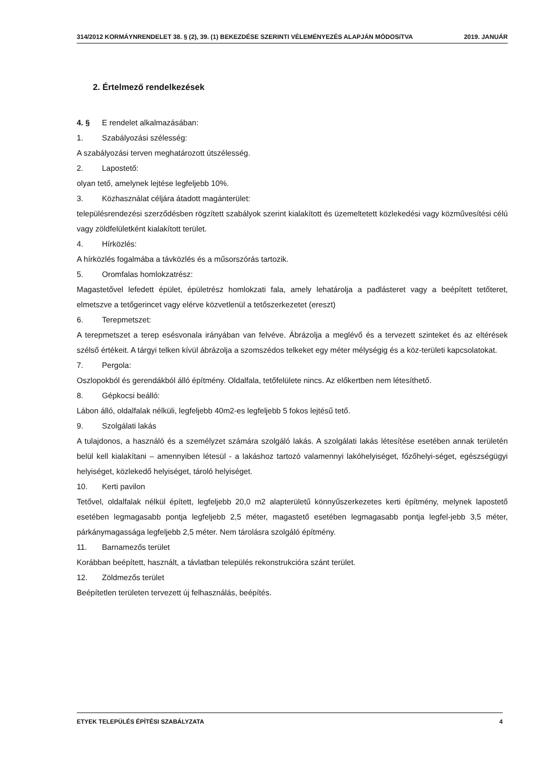314/2012 KORMÁYNRENDELET 38. § (2), 39. (1) BEKEZDÉSE SZERINTI VÉLEMÉNYEZÉS ALAPJÁN MÓDOSíTVA 2019. JANUÁR
2. Értelmező rendelkezések
4. § E rendelet alkalmazásában:
1. Szabályozási szélesség:
A szabályozási terven meghatározott útszélesség.
2. Lapostető:
olyan tető, amelynek lejtése legfeljebb 10%.
3. Közhasználat céljára átadott magánterület:
településrendezési szerződésben rögzített szabályok szerint kialakított és üzemeltetett közlekedési vagy közművesítési célú vagy zöldfelületként kialakított terület.
4. Hírközlés:
A hírközlés fogalmába a távközlés és a műsorszórás tartozik.
5. Oromfalas homlokzatrész:
Magastetővel lefedett épület, épületrész homlokzati fala, amely lehatárolja a padlásteret vagy a beépített tetőteret, elmetszve a tetőgerincet vagy elérve közvetlenül a tetőszerkezetet (ereszt)
6. Terepmetszet:
A terepmetszet a terep esésvonala irányában van felvéve. Ábrázolja a meglévő és a tervezett szinteket és az eltérések szélső értékeit. A tárgyi telken kívül ábrázolja a szomszédos telkeket egy méter mélységig és a köz-területi kapcsolatokat.
7. Pergola:
Oszlopokból és gerendákból álló építmény. Oldalfala, tetőfelülete nincs. Az előkertben nem létesíthető.
8. Gépkocsi beálló:
Lábon álló, oldalfalak nélküli, legfeljebb 40m2-es legfeljebb 5 fokos lejtésű tető.
9. Szolgálati lakás
A tulajdonos, a használó és a személyzet számára szolgáló lakás. A szolgálati lakás létesítése esetében annak területén belül kell kialakítani – amennyiben létesül - a lakáshoz tartozó valamennyi lakóhelyiséget, főzőhelyi-séget, egészségügyi helyiséget, közlekedő helyiséget, tároló helyiséget.
10. Kerti pavilon
Tetővel, oldalfalak nélkül épített, legfeljebb 20,0 m2 alapterületű könnyűszerkezetes kerti építmény, melynek lapostető esetében legmagasabb pontja legfeljebb 2,5 méter, magastető esetében legmagasabb pontja legfel-jebb 3,5 méter, párkánymagassága legfeljebb 2,5 méter. Nem tárolásra szolgáló építmény.
11. Barnamezős terület
Korábban beépített, használt, a távlatban település rekonstrukcióra szánt terület.
12. Zöldmezős terület
Beépítetlen területen tervezett új felhasználás, beépítés.
ETYEK TELEPÜLÉS ÉPÍTÉSI SZABÁLYZATA 4